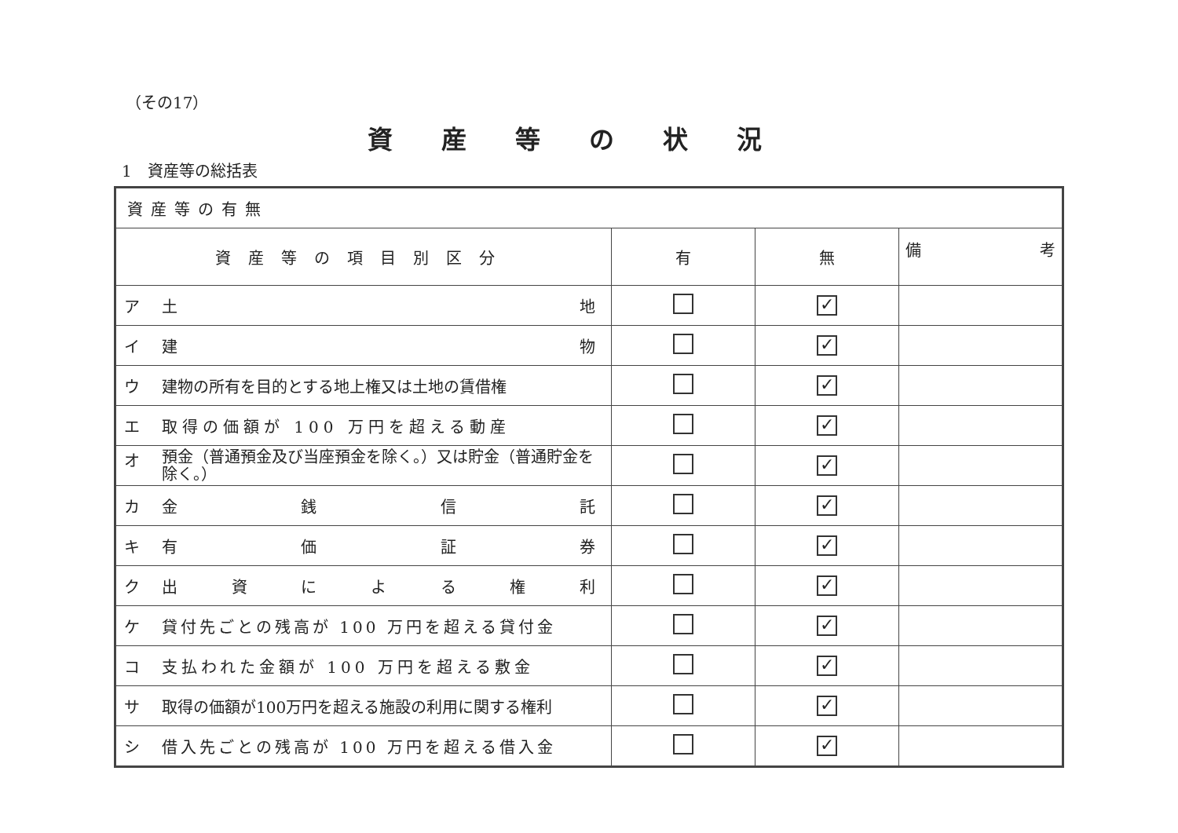（その17）
資産等の状況
1　資産等の総括表
| 資産等の有無 | | | |
| 資産等の項目別区分 | 有 | 無 | 備 考 |
| ア 土 地 | | ✓ | |
| イ 建 物 | | ✓ | |
| ウ 建物の所有を目的とする地上権又は土地の賃借権 | | ✓ | |
| エ 取得の価額が 100 万円を超える動産 | | ✓ | |
| オ 預金（普通預金及び当座預金を除く。）又は貯金（普通貯金を除く。） | | ✓ | |
| カ 金 銭 信 託 | | ✓ | |
| キ 有 価 証 券 | | ✓ | |
| ク 出 資 に よ る 権 利 | | ✓ | |
| ケ 貸付先ごとの残高が 100 万円を超える貸付金 | | ✓ | |
| コ 支払われた金額が 100 万円を超える敷金 | | ✓ | |
| サ 取得の価額が100万円を超える施設の利用に関する権利 | | ✓ | |
| シ 借入先ごとの残高が 100 万円を超える借入金 | | ✓ | |